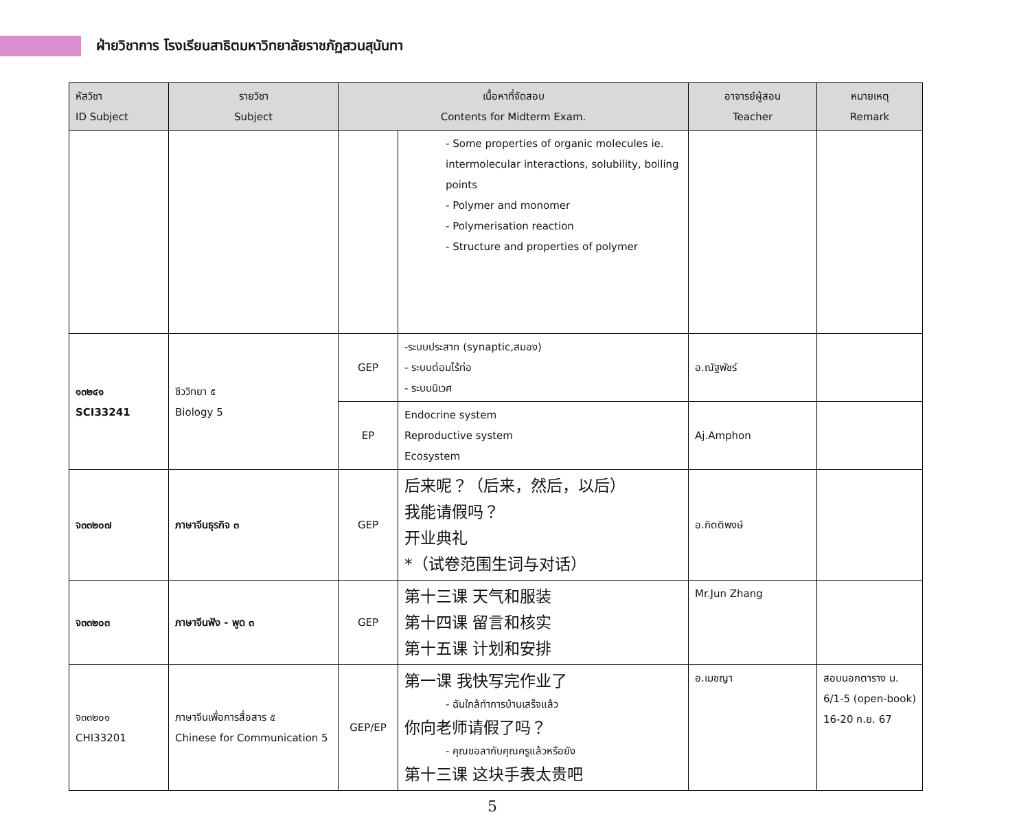ฝ่ายวิชาการ โรงเรียนสาธิตมหาวิทยาลัยราชภัฏสวนสุนันทา
| หัสวิชา ID Subject | รายวิชา Subject | เนื้อหาที่จัดสอบ Contents for Midterm Exam. | | อาจารย์ผู้สอน Teacher | หมายเหตุ Remark |
| --- | --- | --- | --- | --- | --- |
| | | | - Some properties of organic molecules ie. intermolecular interactions, solubility, boiling points - Polymer and monomer - Polymerisation reaction - Structure and properties of polymer | | |
| ๑๓๒๔๑ SCI33241 | ชีววิทยา ๕ Biology 5 | GEP | -ระบบประสาท (synaptic,สมอง) - ระบบต่อมไร้ท่อ - ระบบนิเวศ | อ.ณัฐพัชร์ | |
| | | EP | Endocrine system Reproductive system Ecosystem | Aj.Amphon | |
| จ๓๓๒๐๗ | ภาษาจีนธุรกิจ ๓ | GEP | 后来呢？（后来，然后，以后） 我能请假吗？ 开业典礼 *（试卷范围生词与对话） | อ.กิตติพงษ์ | |
| จ๓๓๒๐๓ | ภาษาจีนฟัง - พูด ๓ | GEP | 第十三课 天气和服装 第十四课 留言和核实 第十五课 计划和安排 | Mr.Jun Zhang | |
| จ๓๓๒๐๑ CHI33201 | ภาษาจีนเพื่อการสื่อสาร ๕ Chinese for Communication 5 | GEP/EP | 第一课 我快写完作业了 - ฉันใกล้ทำการบ้านเสร็จแล้ว 你向老师请假了吗？ - คุณขอลากับคุณครูแล้วหรือยัง 第十三课 这块手表太贵吧 | อ.เมชญา | สอบนอกตาราง ม. 6/1-5 (open-book) 16-20 ก.ย. 67 |
5